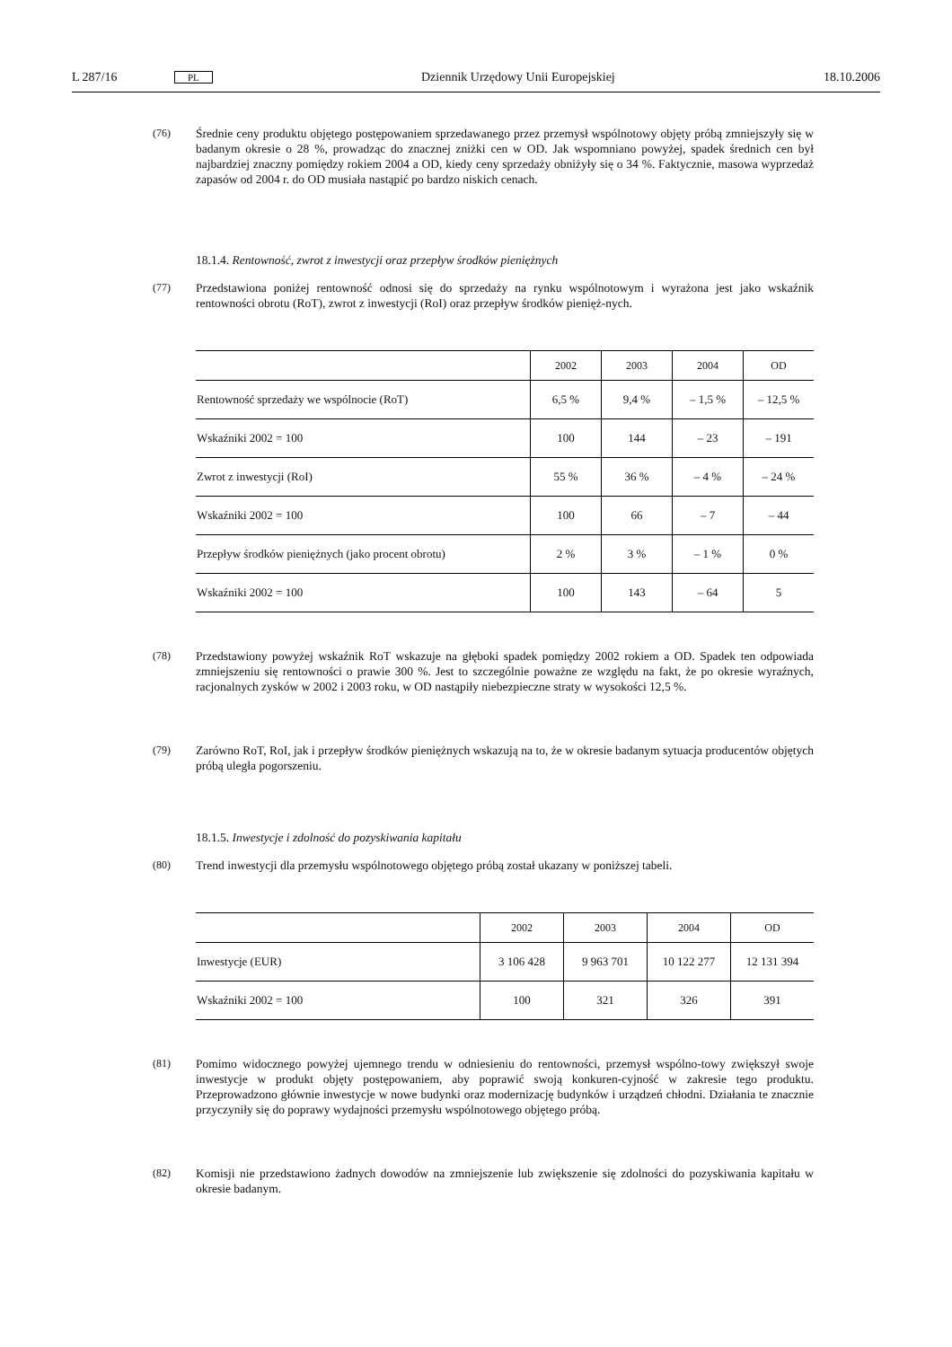L 287/16 PL Dziennik Urzędowy Unii Europejskiej 18.10.2006
(76) Średnie ceny produktu objętego postępowaniem sprzedawanego przez przemysł wspólnotowy objęty próbą zmniejszyły się w badanym okresie o 28 %, prowadząc do znacznej zniżki cen w OD. Jak wspomniano powyżej, spadek średnich cen był najbardziej znaczny pomiędzy rokiem 2004 a OD, kiedy ceny sprzedaży obniżyły się o 34 %. Faktycznie, masowa wyprzedaż zapasów od 2004 r. do OD musiała nastąpić po bardzo niskich cenach.
18.1.4. Rentowność, zwrot z inwestycji oraz przepływ środków pieniężnych
(77) Przedstawiona poniżej rentowność odnosi się do sprzedaży na rynku wspólnotowym i wyrażona jest jako wskaźnik rentowności obrotu (RoT), zwrot z inwestycji (RoI) oraz przepływ środków pienięż-nych.
| | 2002 | 2003 | 2004 | OD |
| --- | --- | --- | --- | --- |
| Rentowność sprzedaży we wspólnocie (RoT) | 6,5 % | 9,4 % | – 1,5 % | – 12,5 % |
| Wskaźniki 2002 = 100 | 100 | 144 | – 23 | – 191 |
| Zwrot z inwestycji (RoI) | 55 % | 36 % | – 4 % | – 24 % |
| Wskaźniki 2002 = 100 | 100 | 66 | – 7 | – 44 |
| Przepływ środków pieniężnych (jako procent obrotu) | 2 % | 3 % | – 1 % | 0 % |
| Wskaźniki 2002 = 100 | 100 | 143 | – 64 | 5 |
(78) Przedstawiony powyżej wskaźnik RoT wskazuje na głęboki spadek pomiędzy 2002 rokiem a OD. Spadek ten odpowiada zmniejszeniu się rentowności o prawie 300 %. Jest to szczególnie poważne ze względu na fakt, że po okresie wyraźnych, racjonalnych zysków w 2002 i 2003 roku, w OD nastąpiły niebezpieczne straty w wysokości 12,5 %.
(79) Zarówno RoT, RoI, jak i przepływ środków pieniężnych wskazują na to, że w okresie badanym sytuacja producentów objętych próbą uległa pogorszeniu.
18.1.5. Inwestycje i zdolność do pozyskiwania kapitału
(80) Trend inwestycji dla przemysłu wspólnotowego objętego próbą został ukazany w poniższej tabeli.
| | 2002 | 2003 | 2004 | OD |
| --- | --- | --- | --- | --- |
| Inwestycje (EUR) | 3 106 428 | 9 963 701 | 10 122 277 | 12 131 394 |
| Wskaźniki 2002 = 100 | 100 | 321 | 326 | 391 |
(81) Pomimo widocznego powyżej ujemnego trendu w odniesieniu do rentowności, przemysł wspólno-towy zwiększył swoje inwestycje w produkt objęty postępowaniem, aby poprawić swoją konkuren-cyjność w zakresie tego produktu. Przeprowadzono głównie inwestycje w nowe budynki oraz modernizację budynków i urządzeń chłodni. Działania te znacznie przyczyniły się do poprawy wydajności przemysłu wspólnotowego objętego próbą.
(82) Komisji nie przedstawiono żadnych dowodów na zmniejszenie lub zwiększenie się zdolności do pozyskiwania kapitału w okresie badanym.